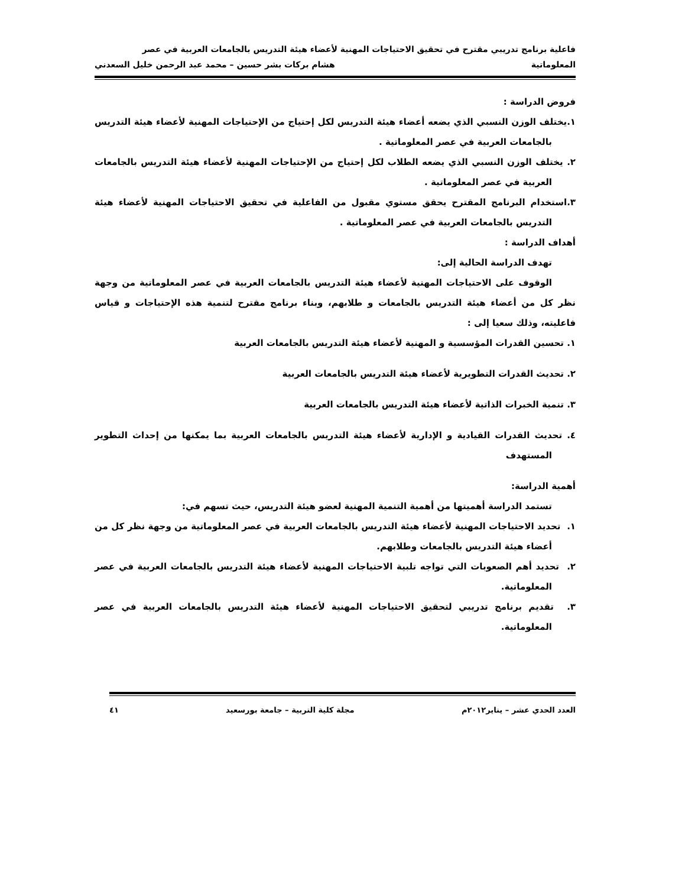فاعلية برنامج تدريبي مقترح في تحقيق الاحتياجات المهنية لأعضاء هيئة التدريس بالجامعات العربية في عصر
المعلوماتية هشام بركات بشر حسين – محمد عبد الرحمن خليل السعدني
فروض الدراسة :
١.يختلف الوزن النسبي الذي يضعه أعضاء هيئة التدريس لكل إحتياج من الإحتياجات المهنية لأعضاء هيئة التدريس بالجامعات العربية في عصر المعلوماتية .
٢. يختلف الوزن النسبي الذي يضعه الطلاب لكل إحتياج من الإحتياجات المهنية لأعضاء هيئة التدريس بالجامعات العربية في عصر المعلوماتية .
٣.استخدام البرنامج المقترح يحقق مستوي مقبول من الفاعلية في تحقيق الاحتياجات المهنية لأعضاء هيئة التدريس بالجامعات العربية في عصر المعلوماتية .
أهداف الدراسة :
تهدف الدراسة الحالية إلى:
الوقوف على الاحتياجات المهنية لأعضاء هيئة التدريس بالجامعات العربية في عصر المعلوماتية من وجهة نظر كل من أعضاء هيئة التدريس بالجامعات و طلابهم، وبناء برنامج مقترح لتنمية هذه الإحتياجات و قياس فاعليته، وذلك سعيا إلى :
١. تحسين القدرات المؤسسية و المهنية لأعضاء هيئة التدريس بالجامعات العربية
٢. تحديث القدرات التطويرية لأعضاء هيئة التدريس بالجامعات العربية
٣. تنمية الخبرات الذاتية لأعضاء هيئة التدريس بالجامعات العربية
٤. تحديث القدرات القيادية و الإدارية لأعضاء هيئة التدريس بالجامعات العربية بما يمكنها من إحداث التطوير المستهدف
أهمية الدراسة:
تستمد الدراسة أهميتها من أهمية التنمية المهنية لعضو هيئة التدريس، حيث تسهم في:
١. تحديد الاحتياجات المهنية لأعضاء هيئة التدريس بالجامعات العربية في عصر المعلوماتية من وجهة نظر كل من أعضاء هيئة التدريس بالجامعات وطلابهم.
٢. تحديد أهم الصعوبات التي تواجه تلبية الاحتياجات المهنية لأعضاء هيئة التدريس بالجامعات العربية في عصر المعلوماتية.
٣. تقديم برنامج تدريبي لتحقيق الاحتياجات المهنية لأعضاء هيئة التدريس بالجامعات العربية في عصر المعلوماتية.
العدد الحدي عشر – يناير٢٠١٢م مجلة كلية التربية – جامعة بورسعيد ٤١